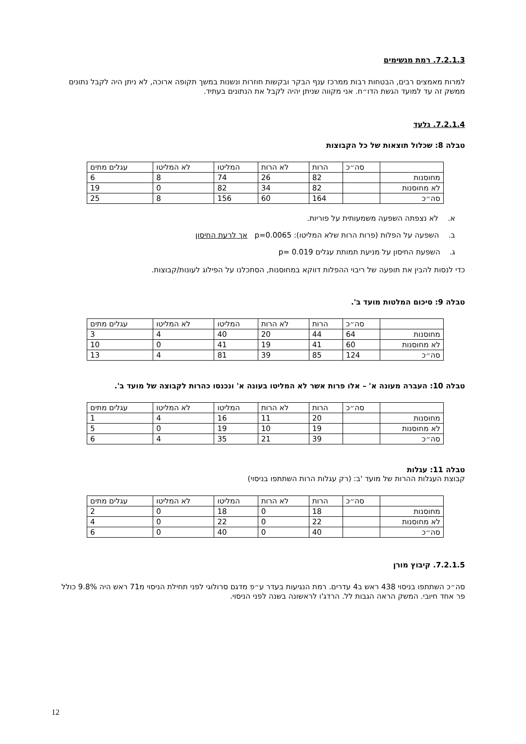7.2.1.3. רמת מגשימים
למרות מאמצים רבים, הבטחות רבות ממרכז ענף הבקר ובקשות חוזרות ונשנות במשך תקופה ארוכה, לא ניתן היה לקבל נתונים ממשק זה עד למועד הגשת הדו״ח. אני מקווה שניתן יהיה לקבל את הנתונים בעתיד.
7.2.1.4. גלעד
טבלה 8: שכלול תוצאות של כל הקבוצות
| | סה״כ | הרות | לא הרות | המליטו | לא המליטו | עגלים מתים |
| מחוסנות | | 82 | 26 | 74 | 8 | 6 |
| לא מחוסנות | | 82 | 34 | 82 | 0 | 19 |
| סה״כ | | 164 | 60 | 156 | 8 | 25 |
א. לא נצפתה השפעה משמעותית על פוריות.
ב. השפעה על הפלות (פרות הרות שלא המליטו): p=0.0065 אך לרעת החיסון
ג. השפעת החיסון על מניעת תמותת עגלים p= 0.019
כדי לנסות להבין את תופעה של ריבוי ההפלות דווקא במחוסנות, הסתכלנו על הפילוג לעונות/קבוצות.
טבלה 9: סיכום המלטות מועד ב'.
| | סה״כ | הרות | לא הרות | המליטו | לא המליטו | עגלים מתים |
| מחוסנות | 64 | 44 | 20 | 40 | 4 | 3 |
| לא מחוסנות | 60 | 41 | 19 | 41 | 0 | 10 |
| סה״כ | 124 | 85 | 39 | 81 | 4 | 13 |
טבלה 10: העברה מעונה א' – אלו פרות אשר לא המליטו בעונה א' ונכנסו כהרות לקבוצה של מועד ב'.
| | סה״כ | הרות | לא הרות | המליטו | לא המליטו | עגלים מתים |
| מחוסנות | | 20 | 11 | 16 | 4 | 1 |
| לא מחוסנות | | 19 | 10 | 19 | 0 | 5 |
| סה״כ | | 39 | 21 | 35 | 4 | 6 |
טבלה 11: עגלות
קבוצת העגלות ההרות של מועד 'ב: (רק עגלות הרות השתתפו בניסוי)
| | סה״כ | הרות | לא הרות | המליטו | לא המליטו | עגלים מתים |
| מחוסנות | | 18 | 0 | 18 | 0 | 2 |
| לא מחוסנות | | 22 | 0 | 22 | 0 | 4 |
| סה״כ | | 40 | 0 | 40 | 0 | 6 |
7.2.1.5. קיבוץ מורן
סה״כ השתתפו בניסוי 438 ראש ב4 עדרים. רמת הנגיעות בעדר ע״פ מדגם סרולוגי לפני תחילת הניסוי מ71 ראש היה 9.8% כולל פר אחד חיובי. המשק הראה הגבות לל. הרדג'ו לראשונה בשנה לפני הניסוי.
12